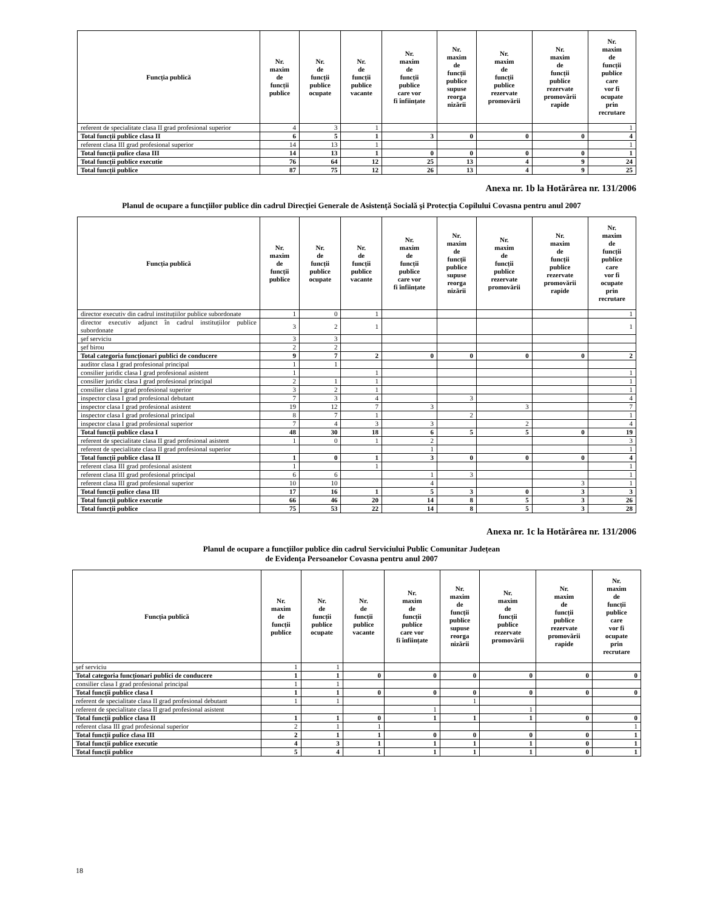| Funcția publică | Nr. maxim de funcții publice | Nr. de funcții publice ocupate | Nr. de funcții publice vacante | Nr. maxim de funcții publice care vor fi înființate | Nr. maxim de funcții publice supuse reorga nizării | Nr. maxim de funcții publice rezervate promovării | Nr. maxim de funcții publice rezervate promovării rapide | Nr. maxim de funcții publice care vor fi ocupate prin recrutare |
| --- | --- | --- | --- | --- | --- | --- | --- | --- |
| referent de specialitate clasa II grad profesional superior | 4 | 3 | 1 | | | | | 1 |
| Total funcții publice clasa II | 6 | 5 | 1 | 3 | 0 | 0 | 0 | 4 |
| referent clasa III grad profesional superior | 14 | 13 | 1 | | | | | 1 |
| Total funcții pulice clasa III | 14 | 13 | 1 | 0 | 0 | 0 | 0 | 1 |
| Total funcții publice executie | 76 | 64 | 12 | 25 | 13 | 4 | 9 | 24 |
| Total funcții publice | 87 | 75 | 12 | 26 | 13 | 4 | 9 | 25 |
Anexa nr. 1b la Hotărârea nr. 131/2006
Planul de ocupare a funcțiilor publice din cadrul Direcției Generale de Asistență Socială şi Protecția Copilului Covasna pentru anul 2007
| Funcția publică | Nr. maxim de funcții publice | Nr. de funcții publice ocupate | Nr. de funcții publice vacante | Nr. maxim de funcții publice care vor fi înființate | Nr. maxim de funcții publice supuse reorga nizării | Nr. maxim de funcții publice rezervate promovării | Nr. maxim de funcții publice rezervate promovării rapide | Nr. maxim de funcții publice care vor fi ocupate prin recrutare |
| --- | --- | --- | --- | --- | --- | --- | --- | --- |
| director executiv din cadrul instituțiilor publice subordonate | 1 | 0 | 1 | | | | | 1 |
| director executiv adjunct în cadrul instituțiilor publice subordonate | 3 | 2 | 1 | | | | | 1 |
| şef serviciu | 3 | 3 | | | | | | |
| şef birou | 2 | 2 | | | | | | |
| Total categoria funcționari publici de conducere | 9 | 7 | 2 | 0 | 0 | 0 | 0 | 2 |
| auditor clasa I grad profesional principal | 1 | 1 | | | | | | |
| consilier juridic clasa I grad profesional asistent | 1 | | 1 | | | | | 1 |
| consilier juridic clasa I grad profesional principal | 2 | 1 | 1 | | | | | 1 |
| consilier clasa I grad profesional superior | 3 | 2 | 1 | | | | | 1 |
| inspector clasa I grad profesional debutant | 7 | 3 | 4 | | 3 | | | 4 |
| inspector clasa I grad profesional asistent | 19 | 12 | 7 | 3 | | 3 | | 7 |
| inspector clasa I grad profesional principal | 8 | 7 | 1 | | 2 | | | 1 |
| inspector clasa I grad profesional superior | 7 | 4 | 3 | 3 | | 2 | | 4 |
| Total funcții publice clasa I | 48 | 30 | 18 | 6 | 5 | 5 | 0 | 19 |
| referent de specialitate clasa II grad profesional asistent | 1 | 0 | 1 | 2 | | | | 3 |
| referent de specialitate clasa II grad profesional superior | | | | 1 | | | | 1 |
| Total funcții publice clasa II | 1 | 0 | 1 | 3 | 0 | 0 | 0 | 4 |
| referent clasa III grad profesional asistent | 1 | | 1 | | | | | 1 |
| referent clasa III grad profesional principal | 6 | 6 | | 1 | 3 | | | 1 |
| referent clasa III grad profesional superior | 10 | 10 | | 4 | | | 3 | 1 |
| Total funcții pulice clasa III | 17 | 16 | 1 | 5 | 3 | 0 | 3 | 3 |
| Total funcții publice executie | 66 | 46 | 20 | 14 | 8 | 5 | 3 | 26 |
| Total funcții publice | 75 | 53 | 22 | 14 | 8 | 5 | 3 | 28 |
Anexa nr. 1c la Hotărârea nr. 131/2006
Planul de ocupare a funcțiilor publice din cadrul Serviciului Public Comunitar Județean
de Evidența Persoanelor Covasna pentru anul 2007
| Funcția publică | Nr. maxim de funcții publice | Nr. de funcții publice ocupate | Nr. de funcții publice vacante | Nr. maxim de funcții publice care vor fi înființate | Nr. maxim de funcții publice supuse reorga nizării | Nr. maxim de funcții publice rezervate promovării | Nr. maxim de funcții publice rezervate promovării rapide | Nr. maxim de funcții publice care vor fi ocupate prin recrutare |
| --- | --- | --- | --- | --- | --- | --- | --- | --- |
| şef serviciu | 1 | 1 | | | | | | |
| Total categoria funcționari publici de conducere | 1 | 1 | 0 | 0 | 0 | 0 | 0 | 0 |
| consilier clasa I grad profesional principal | 1 | 1 | | | | | | |
| Total funcții publice clasa I | 1 | 1 | 0 | 0 | 0 | 0 | 0 | 0 |
| referent de specialitate clasa II grad profesional debutant | 1 | 1 | | | 1 | | | |
| referent de specialitate clasa II grad profesional asistent | | | | 1 | | 1 | | |
| Total funcții publice clasa II | 1 | 1 | 0 | 1 | 1 | 1 | 0 | 0 |
| referent clasa III grad profesional superior | 2 | 1 | 1 | | | | | 1 |
| Total funcții pulice clasa III | 2 | 1 | 1 | 0 | 0 | 0 | 0 | 1 |
| Total funcții publice executie | 4 | 3 | 1 | 1 | 1 | 1 | 0 | 1 |
| Total funcții publice | 5 | 4 | 1 | 1 | 1 | 1 | 0 | 1 |
18